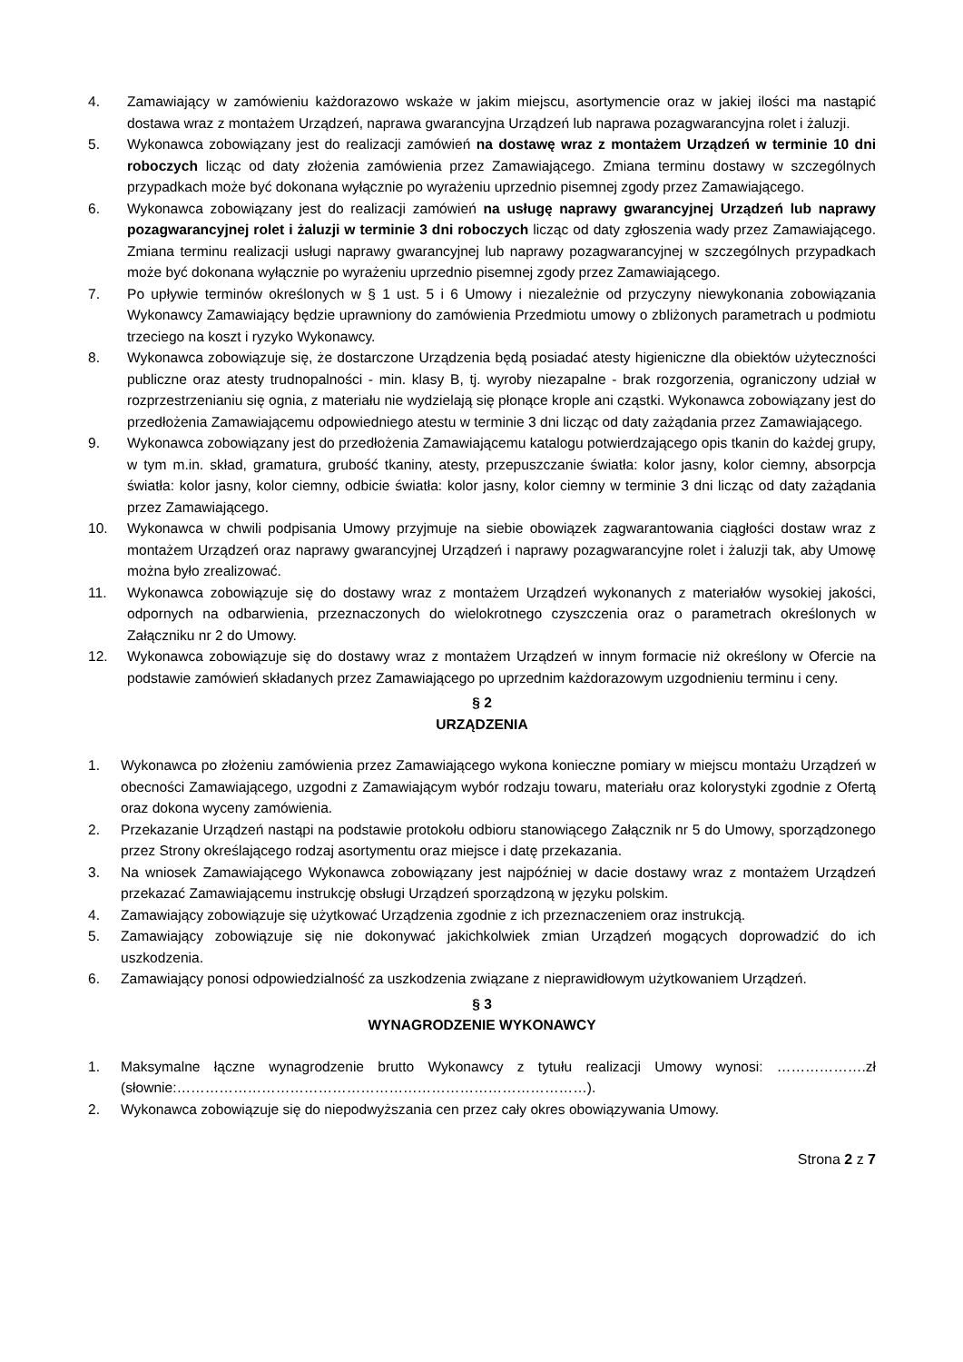4. Zamawiający w zamówieniu każdorazowo wskaże w jakim miejscu, asortymencie oraz w jakiej ilości ma nastąpić dostawa wraz z montażem Urządzeń, naprawa gwarancyjna Urządzeń lub naprawa pozagwarancyjna rolet i żaluzji.
5. Wykonawca zobowiązany jest do realizacji zamówień na dostawę wraz z montażem Urządzeń w terminie 10 dni roboczych licząc od daty złożenia zamówienia przez Zamawiającego. Zmiana terminu dostawy w szczególnych przypadkach może być dokonana wyłącznie po wyrażeniu uprzednio pisemnej zgody przez Zamawiającego.
6. Wykonawca zobowiązany jest do realizacji zamówień na usługę naprawy gwarancyjnej Urządzeń lub naprawy pozagwarancyjnej rolet i żaluzji w terminie 3 dni roboczych licząc od daty zgłoszenia wady przez Zamawiającego. Zmiana terminu realizacji usługi naprawy gwarancyjnej lub naprawy pozagwarancyjnej w szczególnych przypadkach może być dokonana wyłącznie po wyrażeniu uprzednio pisemnej zgody przez Zamawiającego.
7. Po upływie terminów określonych w § 1 ust. 5 i 6 Umowy i niezależnie od przyczyny niewykonania zobowiązania Wykonawcy Zamawiający będzie uprawniony do zamówienia Przedmiotu umowy o zbliżonych parametrach u podmiotu trzeciego na koszt i ryzyko Wykonawcy.
8. Wykonawca zobowiązuje się, że dostarczone Urządzenia będą posiadać atesty higieniczne dla obiektów użyteczności publiczne oraz atesty trudnopalności - min. klasy B, tj. wyroby niezapalne - brak rozgorzenia, ograniczony udział w rozprzestrzenianiu się ognia, z materiału nie wydzielają się płonące krople ani cząstki. Wykonawca zobowiązany jest do przedłożenia Zamawiającemu odpowiedniego atestu w terminie 3 dni licząc od daty zażądania przez Zamawiającego.
9. Wykonawca zobowiązany jest do przedłożenia Zamawiającemu katalogu potwierdzającego opis tkanin do każdej grupy, w tym m.in. skład, gramatura, grubość tkaniny, atesty, przepuszczanie światła: kolor jasny, kolor ciemny, absorpcja światła: kolor jasny, kolor ciemny, odbicie światła: kolor jasny, kolor ciemny w terminie 3 dni licząc od daty zażądania przez Zamawiającego.
10. Wykonawca w chwili podpisania Umowy przyjmuje na siebie obowiązek zagwarantowania ciągłości dostaw wraz z montażem Urządzeń oraz naprawy gwarancyjnej Urządzeń i naprawy pozagwarancyjne rolet i żaluzji tak, aby Umowę można było zrealizować.
11. Wykonawca zobowiązuje się do dostawy wraz z montażem Urządzeń wykonanych z materiałów wysokiej jakości, odpornych na odbarwienia, przeznaczonych do wielokrotnego czyszczenia oraz o parametrach określonych w Załączniku nr 2 do Umowy.
12. Wykonawca zobowiązuje się do dostawy wraz z montażem Urządzeń w innym formacie niż określony w Ofercie na podstawie zamówień składanych przez Zamawiającego po uprzednim każdorazowym uzgodnieniu terminu i ceny.
§ 2
URZĄDZENIA
1. Wykonawca po złożeniu zamówienia przez Zamawiającego wykona konieczne pomiary w miejscu montażu Urządzeń w obecności Zamawiającego, uzgodni z Zamawiającym wybór rodzaju towaru, materiału oraz kolorystyki zgodnie z Ofertą oraz dokona wyceny zamówienia.
2. Przekazanie Urządzeń nastąpi na podstawie protokołu odbioru stanowiącego Załącznik nr 5 do Umowy, sporządzonego przez Strony określającego rodzaj asortymentu oraz miejsce i datę przekazania.
3. Na wniosek Zamawiającego Wykonawca zobowiązany jest najpóźniej w dacie dostawy wraz z montażem Urządzeń przekazać Zamawiającemu instrukcję obsługi Urządzeń sporządzoną w języku polskim.
4. Zamawiający zobowiązuje się użytkować Urządzenia zgodnie z ich przeznaczeniem oraz instrukcją.
5. Zamawiający zobowiązuje się nie dokonywać jakichkolwiek zmian Urządzeń mogących doprowadzić do ich uszkodzenia.
6. Zamawiający ponosi odpowiedzialność za uszkodzenia związane z nieprawidłowym użytkowaniem Urządzeń.
§ 3
WYNAGRODZENIE WYKONAWCY
1. Maksymalne łączne wynagrodzenie brutto Wykonawcy z tytułu realizacji Umowy wynosi: ……………….zł (słownie:……………………………………………………………………………).
2. Wykonawca zobowiązuje się do niepodwyższania cen przez cały okres obowiązywania Umowy.
Strona 2 z 7